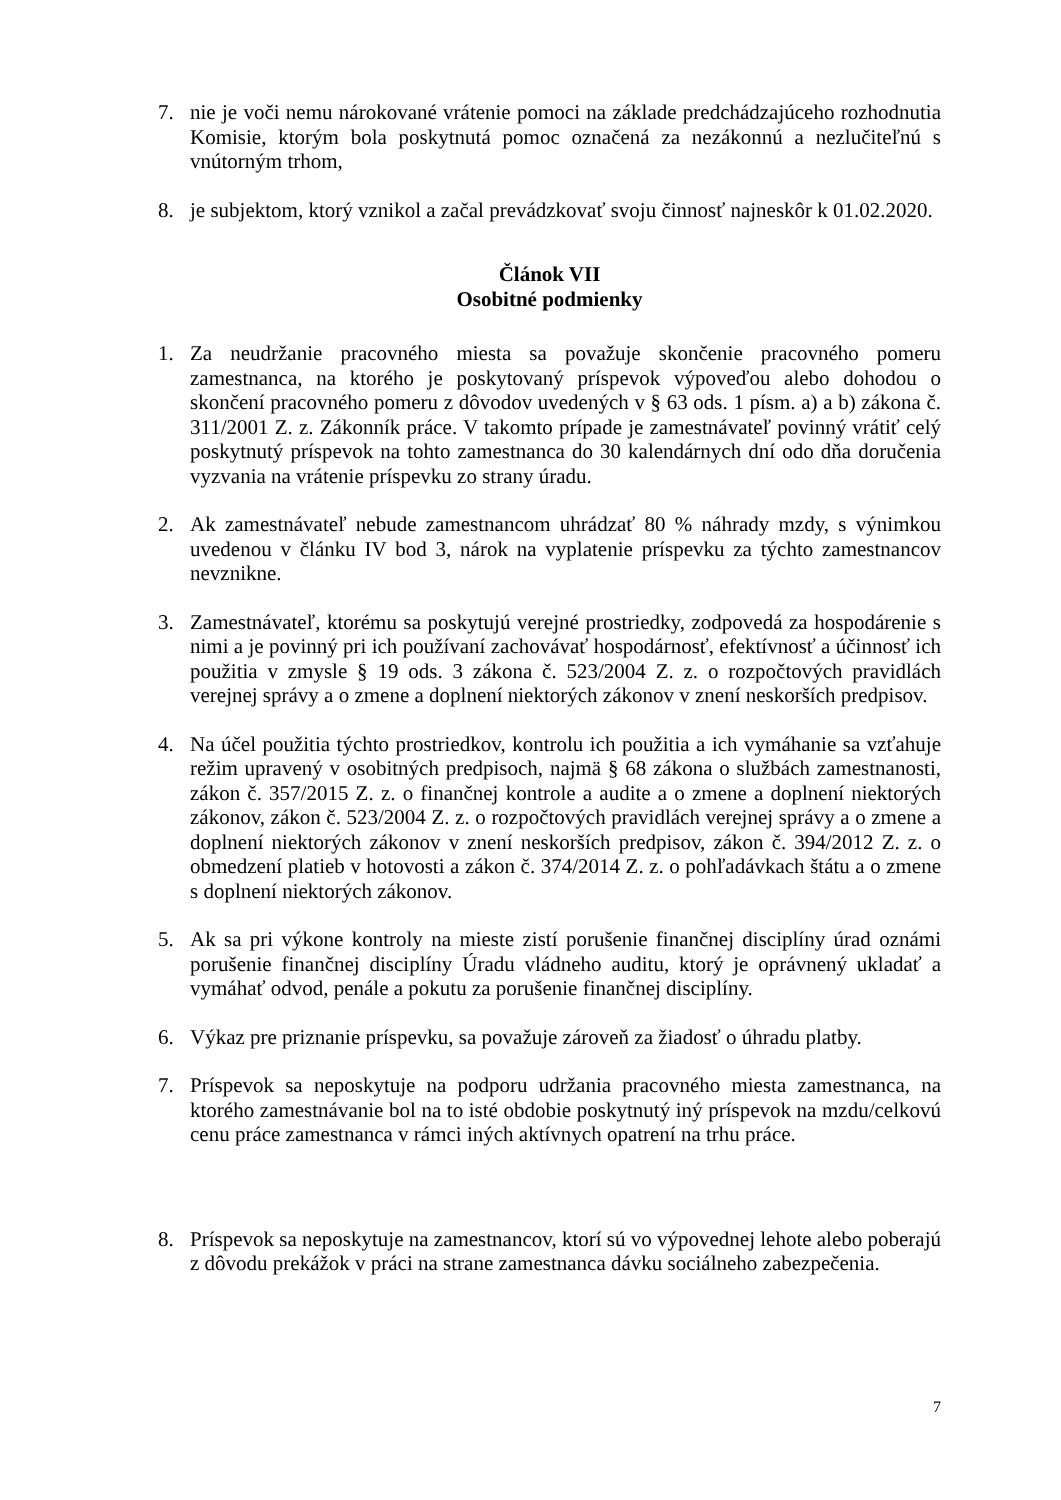7. nie je voči nemu nárokované vrátenie pomoci na základe predchádzajúceho rozhodnutia Komisie, ktorým bola poskytnutá pomoc označená za nezákonnú a nezlučiteľnú s vnútorným trhom,
8. je subjektom, ktorý vznikol a začal prevádzkovať svoju činnosť najneskôr k 01.02.2020.
Článok VII
Osobitné podmienky
1. Za neudržanie pracovného miesta sa považuje skončenie pracovného pomeru zamestnanca, na ktorého je poskytovaný príspevok výpoveďou alebo dohodou o skončení pracovného pomeru z dôvodov uvedených v § 63 ods. 1 písm. a) a b) zákona č. 311/2001 Z. z. Zákonník práce. V takomto prípade je zamestnávateľ povinný vrátiť celý poskytnutý príspevok na tohto zamestnanca do 30 kalendárnych dní odo dňa doručenia vyzvania na vrátenie príspevku zo strany úradu.
2. Ak zamestnávateľ nebude zamestnancom uhrádzať 80 % náhrady mzdy, s výnimkou uvedenou v článku IV bod 3, nárok na vyplatenie príspevku za týchto zamestnancov nevznikne.
3. Zamestnávateľ, ktorému sa poskytujú verejné prostriedky, zodpovedá za hospodárenie s nimi a je povinný pri ich používaní zachovávať hospodárnosť, efektívnosť a účinnosť ich použitia v zmysle § 19 ods. 3 zákona č. 523/2004 Z. z. o rozpočtových pravidlách verejnej správy a o zmene a doplnení niektorých zákonov v znení neskorších predpisov.
4. Na účel použitia týchto prostriedkov, kontrolu ich použitia a ich vymáhanie sa vzťahuje režim upravený v osobitných predpisoch, najmä § 68 zákona o službách zamestnanosti, zákon č. 357/2015 Z. z. o finančnej kontrole a audite a o zmene a doplnení niektorých zákonov, zákon č. 523/2004 Z. z. o rozpočtových pravidlách verejnej správy a o zmene a doplnení niektorých zákonov v znení neskorších predpisov, zákon č. 394/2012 Z. z. o obmedzení platieb v hotovosti a zákon č. 374/2014 Z. z. o pohľadávkach štátu a o zmene s doplnení niektorých zákonov.
5. Ak sa pri výkone kontroly na mieste zistí porušenie finančnej disciplíny úrad oznámi porušenie finančnej disciplíny Úradu vládneho auditu, ktorý je oprávnený ukladať a vymáhať odvod, penále a pokutu za porušenie finančnej disciplíny.
6. Výkaz pre priznanie príspevku, sa považuje zároveň za žiadosť o úhradu platby.
7. Príspevok sa neposkytuje na podporu udržania pracovného miesta zamestnanca, na ktorého zamestnávanie bol na to isté obdobie poskytnutý iný príspevok na mzdu/celkovú cenu práce zamestnanca v rámci iných aktívnych opatrení na trhu práce.
8. Príspevok sa neposkytuje na zamestnancov, ktorí sú vo výpovednej lehote alebo poberajú z dôvodu prekážok v práci na strane zamestnanca dávku sociálneho zabezpečenia.
7